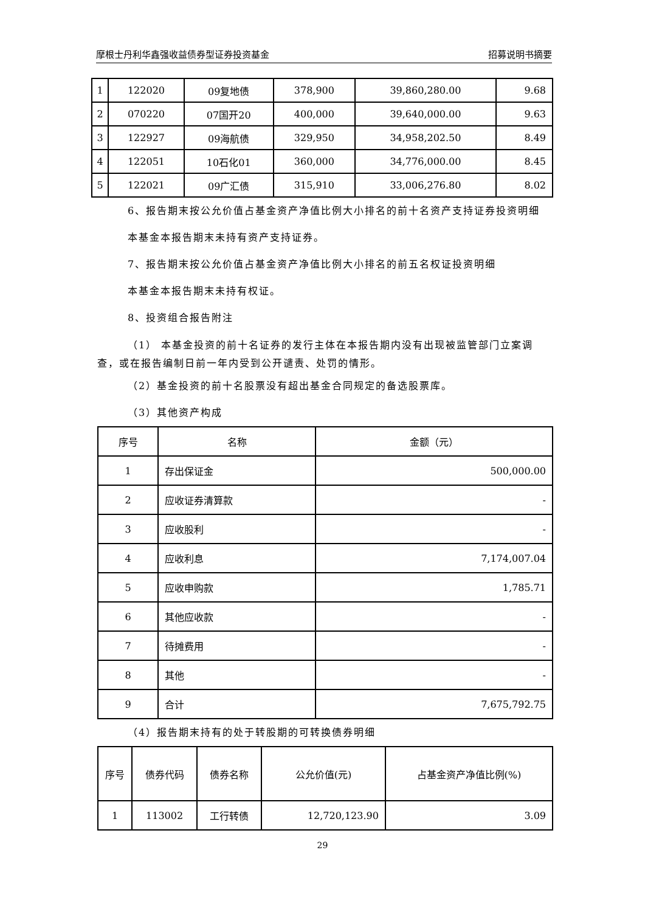摩根士丹利华鑫强收益债券型证券投资基金 招募说明书摘要
| 1 | 122020 | 09复地债 | 378,900 | 39,860,280.00 | 9.68 |
| 2 | 070220 | 07国开20 | 400,000 | 39,640,000.00 | 9.63 |
| 3 | 122927 | 09海航债 | 329,950 | 34,958,202.50 | 8.49 |
| 4 | 122051 | 10石化01 | 360,000 | 34,776,000.00 | 8.45 |
| 5 | 122021 | 09广汇债 | 315,910 | 33,006,276.80 | 8.02 |
6、报告期末按公允价值占基金资产净值比例大小排名的前十名资产支持证券投资明细
本基金本报告期末未持有资产支持证券。
7、报告期末按公允价值占基金资产净值比例大小排名的前五名权证投资明细
本基金本报告期末未持有权证。
8、投资组合报告附注
（1） 本基金投资的前十名证券的发行主体在本报告期内没有出现被监管部门立案调查，或在报告编制日前一年内受到公开谴责、处罚的情形。
（2）基金投资的前十名股票没有超出基金合同规定的备选股票库。
（3）其他资产构成
| 序号 | 名称 | 金额（元） |
| --- | --- | --- |
| 1 | 存出保证金 | 500,000.00 |
| 2 | 应收证券清算款 | - |
| 3 | 应收股利 | - |
| 4 | 应收利息 | 7,174,007.04 |
| 5 | 应收申购款 | 1,785.71 |
| 6 | 其他应收款 | - |
| 7 | 待摊费用 | - |
| 8 | 其他 | - |
| 9 | 合计 | 7,675,792.75 |
（4）报告期末持有的处于转股期的可转换债券明细
| 序号 | 债券代码 | 债券名称 | 公允价值(元) | 占基金资产净值比例(%) |
| --- | --- | --- | --- | --- |
| 1 | 113002 | 工行转债 | 12,720,123.90 | 3.09 |
29